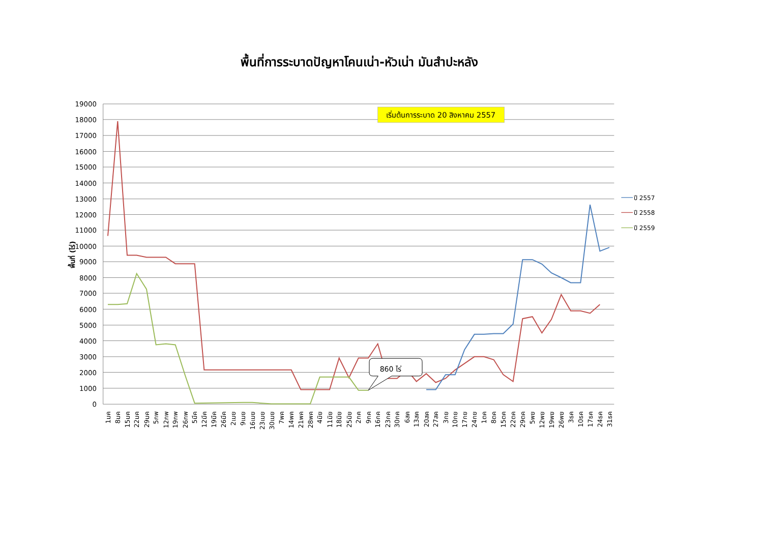พื้นที่การระบาดปัญหาโคนเน่า-หัวเน่า มันสำปะหลัง
19000
18000
17000
16000
15000
14000
13000
12000
11000
10000
9000
8000
7000
6000
5000
4000
3000
2000
1000
0
พื้นที่ (ไร่)
1มค
8มค
15มค
22มค
29มค
5กพ
12กพ
19กพ
26กพ
5มีค
12มีค
19มีค
26มีค
2เมย
9เมย
16เมย
23เมย
30เมย
7พค
14พค
21พค
28พค
4มิย
11มิย
18มิย
25มิย
2กค
9กค
16กค
23กค
30กค
6สค
13สค
20สค
27สค
3กย
10กย
17กย
24กย
1ตค
8ตค
15ตค
22ตค
29ตค
5พย
12พย
19พย
26พย
3ธค
10ธค
17ธค
24ธค
31ธค
เริ่มต้นการระบาด 20 สิงหาคม 2557
860 ไร่
ปี 2557
ปี 2558
ปี 2559